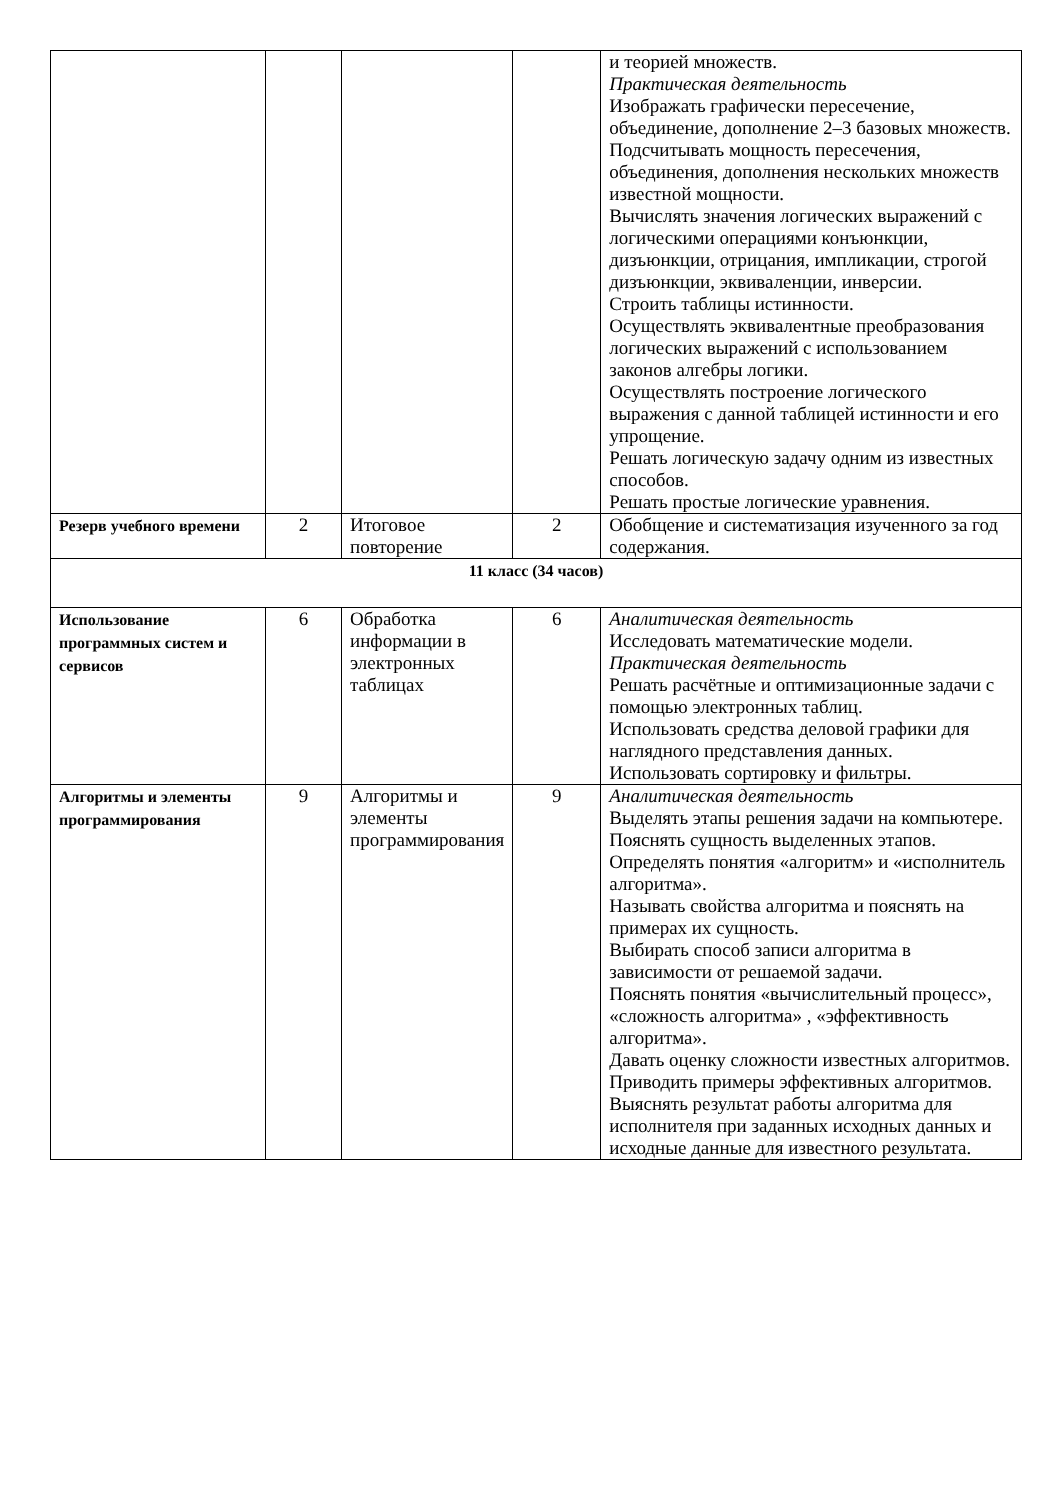| | | | | и теорией множеств. Практическая деятельность Изображать графически пересечение, объединение, дополнение 2–3 базовых множеств. Подсчитывать мощность пересечения, объединения, дополнения нескольких множеств известной мощности. Вычислять значения логических выражений с логическими операциями конъюнкции, дизъюнкции, отрицания, импликации, строгой дизъюнкции, эквиваленции, инверсии. Строить таблицы истинности. Осуществлять эквивалентные преобразования логических выражений с использованием законов алгебры логики. Осуществлять построение логического выражения с данной таблицей истинности и его упрощение. Решать логическую задачу одним из известных способов. Решать простые логические уравнения. |
| Резерв учебного времени | 2 | Итоговое повторение | 2 | Обобщение и систематизация изученного за год содержания. |
| 11 класс (34 часов) | | | | |
| Использование программных систем и сервисов | 6 | Обработка информации в электронных таблицах | 6 | Аналитическая деятельность Исследовать математические модели. Практическая деятельность Решать расчётные и оптимизационные задачи с помощью электронных таблиц. Использовать средства деловой графики для наглядного представления данных. Использовать сортировку и фильтры. |
| Алгоритмы и элементы программирования | 9 | Алгоритмы и элементы программирования | 9 | Аналитическая деятельность Выделять этапы решения задачи на компьютере. Пояснять сущность выделенных этапов. Определять понятия «алгоритм» и «исполнитель алгоритма». Называть свойства алгоритма и пояснять на примерах их сущность. Выбирать способ записи алгоритма в зависимости от решаемой задачи. Пояснять понятия «вычислительный процесс», «сложность алгоритма» , «эффективность алгоритма». Давать оценку сложности известных алгоритмов. Приводить примеры эффективных алгоритмов. Выяснять результат работы алгоритма для исполнителя при заданных исходных данных и исходные данные для известного результата. |